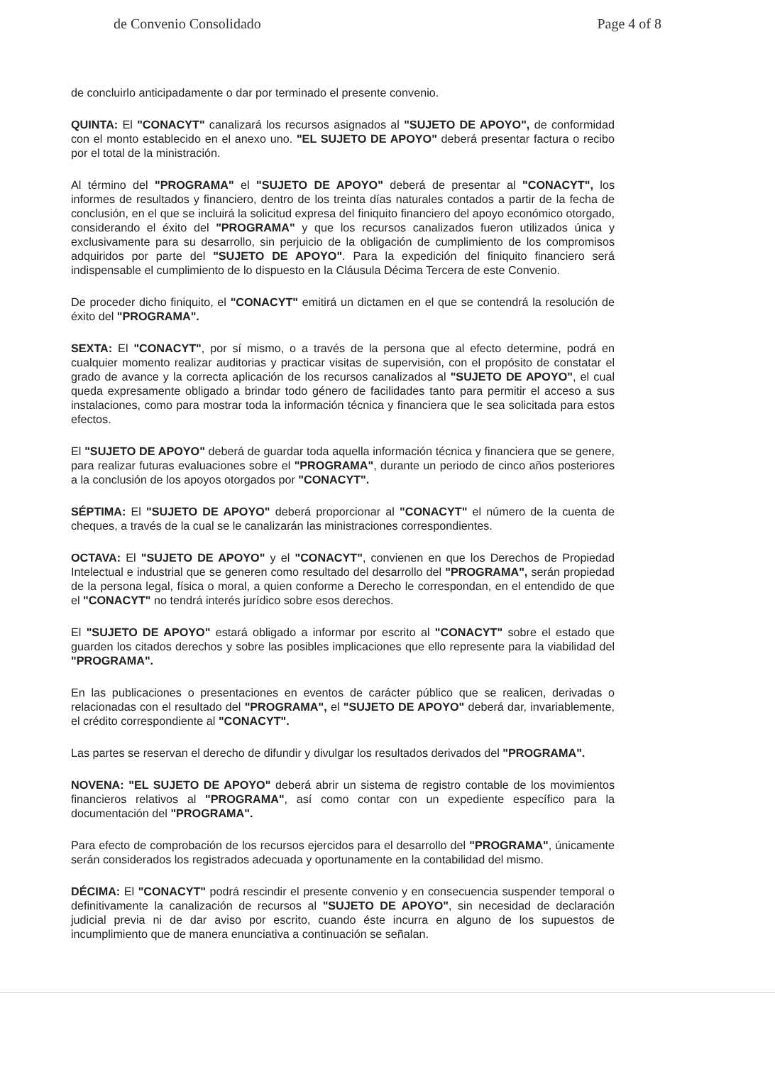de Convenio Consolidado Page 4 of 8
de concluirlo anticipadamente o dar por terminado el presente convenio.
QUINTA: El "CONACYT" canalizará los recursos asignados al "SUJETO DE APOYO", de conformidad con el monto establecido en el anexo uno. "EL SUJETO DE APOYO" deberá presentar factura o recibo por el total de la ministración.
Al término del "PROGRAMA" el "SUJETO DE APOYO" deberá de presentar al "CONACYT", los informes de resultados y financiero, dentro de los treinta días naturales contados a partir de la fecha de conclusión, en el que se incluirá la solicitud expresa del finiquito financiero del apoyo económico otorgado, considerando el éxito del "PROGRAMA" y que los recursos canalizados fueron utilizados única y exclusivamente para su desarrollo, sin perjuicio de la obligación de cumplimiento de los compromisos adquiridos por parte del "SUJETO DE APOYO". Para la expedición del finiquito financiero será indispensable el cumplimiento de lo dispuesto en la Cláusula Décima Tercera de este Convenio.
De proceder dicho finiquito, el "CONACYT" emitirá un dictamen en el que se contendrá la resolución de éxito del "PROGRAMA".
SEXTA: El "CONACYT", por sí mismo, o a través de la persona que al efecto determine, podrá en cualquier momento realizar auditorias y practicar visitas de supervisión, con el propósito de constatar el grado de avance y la correcta aplicación de los recursos canalizados al "SUJETO DE APOYO", el cual queda expresamente obligado a brindar todo género de facilidades tanto para permitir el acceso a sus instalaciones, como para mostrar toda la información técnica y financiera que le sea solicitada para estos efectos.
El "SUJETO DE APOYO" deberá de guardar toda aquella información técnica y financiera que se genere, para realizar futuras evaluaciones sobre el "PROGRAMA", durante un periodo de cinco años posteriores a la conclusión de los apoyos otorgados por "CONACYT".
SÉPTIMA: El "SUJETO DE APOYO" deberá proporcionar al "CONACYT" el número de la cuenta de cheques, a través de la cual se le canalizarán las ministraciones correspondientes.
OCTAVA: El "SUJETO DE APOYO" y el "CONACYT", convienen en que los Derechos de Propiedad Intelectual e industrial que se generen como resultado del desarrollo del "PROGRAMA", serán propiedad de la persona legal, física o moral, a quien conforme a Derecho le correspondan, en el entendido de que el "CONACYT" no tendrá interés jurídico sobre esos derechos.
El "SUJETO DE APOYO" estará obligado a informar por escrito al "CONACYT" sobre el estado que guarden los citados derechos y sobre las posibles implicaciones que ello represente para la viabilidad del "PROGRAMA".
En las publicaciones o presentaciones en eventos de carácter público que se realicen, derivadas o relacionadas con el resultado del "PROGRAMA", el "SUJETO DE APOYO" deberá dar, invariablemente, el crédito correspondiente al "CONACYT".
Las partes se reservan el derecho de difundir y divulgar los resultados derivados del "PROGRAMA".
NOVENA: "EL SUJETO DE APOYO" deberá abrir un sistema de registro contable de los movimientos financieros relativos al "PROGRAMA", así como contar con un expediente específico para la documentación del "PROGRAMA".
Para efecto de comprobación de los recursos ejercidos para el desarrollo del "PROGRAMA", únicamente serán considerados los registrados adecuada y oportunamente en la contabilidad del mismo.
DÉCIMA: El "CONACYT" podrá rescindir el presente convenio y en consecuencia suspender temporal o definitivamente la canalización de recursos al "SUJETO DE APOYO", sin necesidad de declaración judicial previa ni de dar aviso por escrito, cuando éste incurra en alguno de los supuestos de incumplimiento que de manera enunciativa a continuación se señalan.